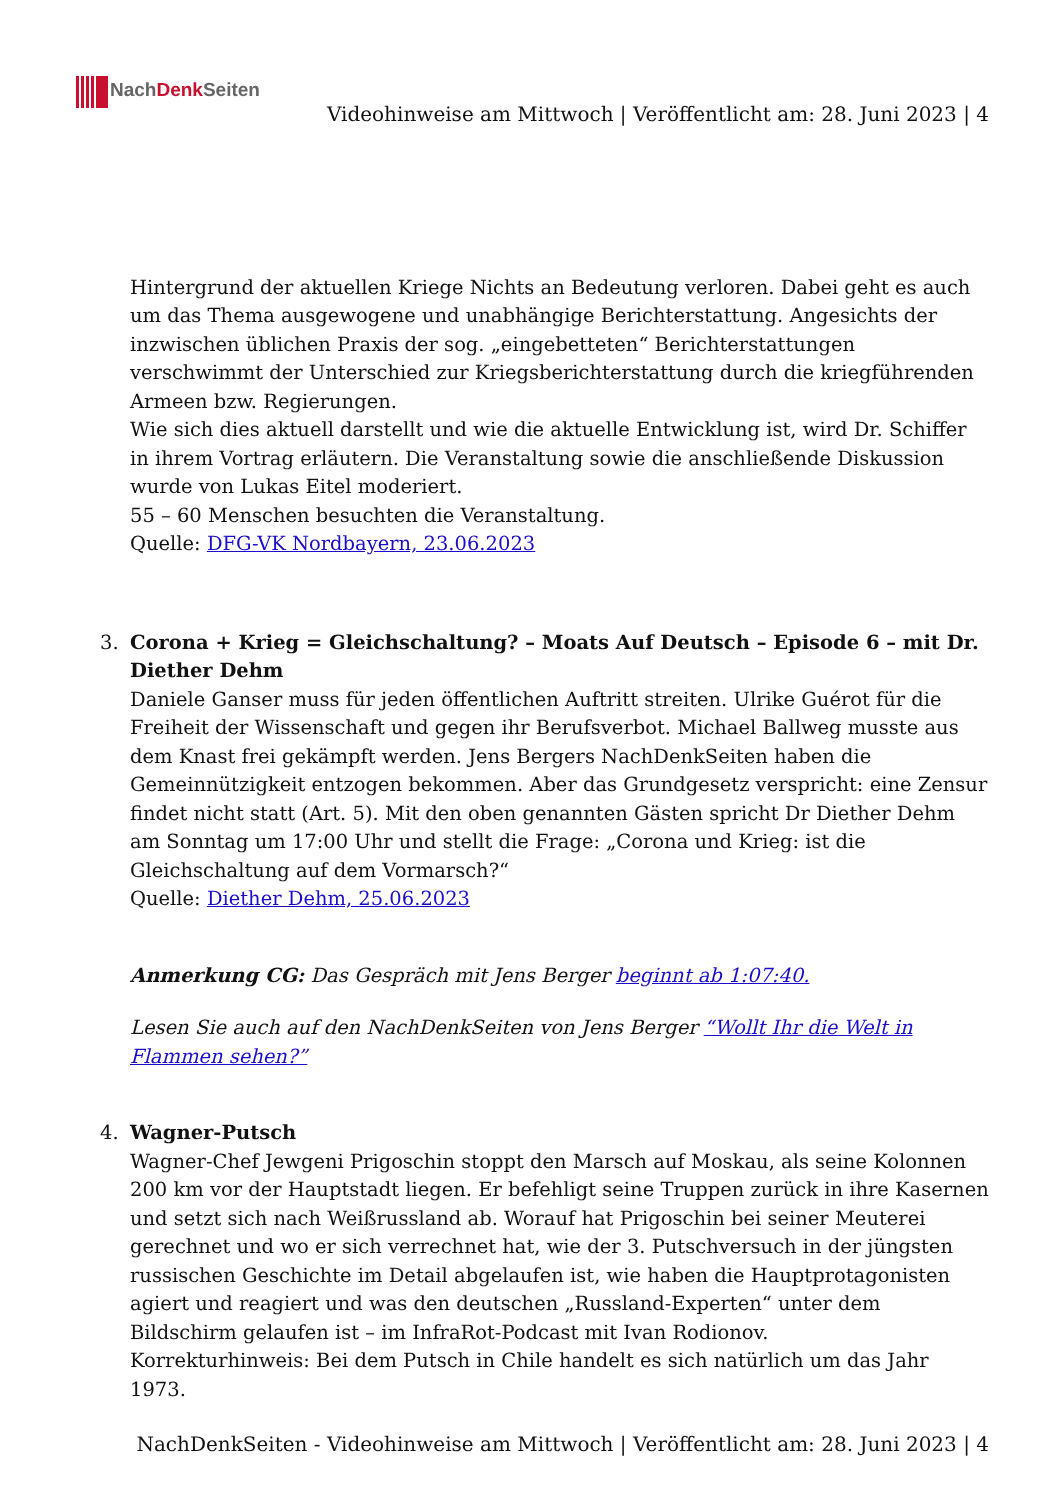NachDenk Seiten
Videohinweise am Mittwoch | Veröffentlicht am: 28. Juni 2023 | 4
Hintergrund der aktuellen Kriege Nichts an Bedeutung verloren. Dabei geht es auch um das Thema ausgewogene und unabhängige Berichterstattung. Angesichts der inzwischen üblichen Praxis der sog. „eingebetteten“ Berichterstattungen verschwimmt der Unterschied zur Kriegsberichterstattung durch die kriegführenden Armeen bzw. Regierungen.
Wie sich dies aktuell darstellt und wie die aktuelle Entwicklung ist, wird Dr. Schiffer in ihrem Vortrag erläutern. Die Veranstaltung sowie die anschließende Diskussion wurde von Lukas Eitel moderiert.
55 – 60 Menschen besuchten die Veranstaltung.
Quelle: DFG-VK Nordbayern, 23.06.2023
3.
Corona + Krieg = Gleichschaltung? – Moats Auf Deutsch – Episode 6 – mit Dr. Diether Dehm
Daniele Ganser muss für jeden öffentlichen Auftritt streiten. Ulrike Guérot für die Freiheit der Wissenschaft und gegen ihr Berufsverbot. Michael Ballweg musste aus dem Knast frei gekämpft werden. Jens Bergers NachDenkSeiten haben die Gemeinnützigkeit entzogen bekommen. Aber das Grundgesetz verspricht: eine Zensur findet nicht statt (Art. 5). Mit den oben genannten Gästen spricht Dr Diether Dehm am Sonntag um 17:00 Uhr und stellt die Frage: „Corona und Krieg: ist die Gleichschaltung auf dem Vormarsch?“
Quelle: Diether Dehm, 25.06.2023
Anmerkung CG: Das Gespräch mit Jens Berger beginnt ab 1:07:40.
Lesen Sie auch auf den NachDenkSeiten von Jens Berger “Wollt Ihr die Welt in Flammen sehen?”
4.
Wagner-Putsch
Wagner-Chef Jewgeni Prigoschin stoppt den Marsch auf Moskau, als seine Kolonnen 200 km vor der Hauptstadt liegen. Er befehligt seine Truppen zurück in ihre Kasernen und setzt sich nach Weißrussland ab. Worauf hat Prigoschin bei seiner Meuterei gerechnet und wo er sich verrechnet hat, wie der 3. Putschversuch in der jüngsten russischen Geschichte im Detail abgelaufen ist, wie haben die Hauptprotagonisten agiert und reagiert und was den deutschen „Russland-Experten“ unter dem Bildschirm gelaufen ist – im InfraRot-Podcast mit Ivan Rodionov.
Korrekturhinweis: Bei dem Putsch in Chile handelt es sich natürlich um das Jahr 1973.
NachDenkSeiten - Videohinweise am Mittwoch | Veröffentlicht am: 28. Juni 2023 | 4